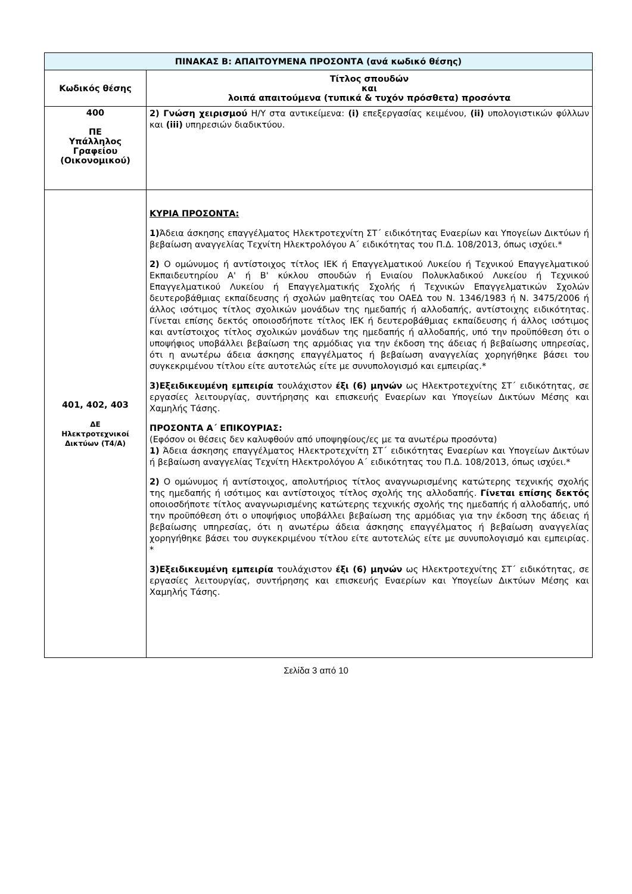| ΠΙΝΑΚΑΣ Β: ΑΠΑΙΤΟΥΜΕΝΑ ΠΡΟΣΟΝΤΑ (ανά κωδικό θέσης) | |
| --- | --- |
| Κωδικός θέσης | Τίτλος σπουδών και λοιπά απαιτούμενα (τυπικά & τυχόν πρόσθετα) προσόντα |
| 400 ΠΕ Υπάλληλος Γραφείου (Οικονομικού) | 2) Γνώση χειρισμού Η/Υ στα αντικείμενα: (i) επεξεργασίας κειμένου, (ii) υπολογιστικών φύλλων και (iii) υπηρεσιών διαδικτύου. |
| 401, 402, 403 ΔΕ Ηλεκτροτεχνικοί Δικτύων (Τ4/Α) | ΚΥΡΙΑ ΠΡΟΣΟΝΤΑ: 1) Άδεια άσκησης επαγγέλματος Ηλεκτροτεχνίτη ΣΤ΄ ειδικότητας Εναερίων και Υπογείων Δικτύων ή βεβαίωση αναγγελίας Τεχνίτη Ηλεκτρολόγου Α΄ ειδικότητας του Π.Δ. 108/2013, όπως ισχύει.* 2) Ο ομώνυμος ή αντίστοιχος τίτλος ΙΕΚ ή Επαγγελματικού Λυκείου ή Τεχνικού Επαγγελματικού Εκπαιδευτηρίου Α' ή Β' κύκλου σπουδών ή Ενιαίου Πολυκλαδικού Λυκείου ή Τεχνικού Επαγγελματικού Λυκείου ή Επαγγελματικής Σχολής ή Τεχνικών Επαγγελματικών Σχολών δευτεροβάθμιας εκπαίδευσης ή σχολών μαθητείας του ΟΑΕΔ του Ν. 1346/1983 ή Ν. 3475/2006 ή άλλος ισότιμος τίτλος σχολικών μονάδων της ημεδαπής ή αλλοδαπής, αντίστοιχης ειδικότητας. Γίνεται επίσης δεκτός οποιοσδήποτε τίτλος ΙΕΚ ή δευτεροβάθμιας εκπαίδευσης ή άλλος ισότιμος και αντίστοιχος τίτλος σχολικών μονάδων της ημεδαπής ή αλλοδαπής, υπό την προϋπόθεση ότι ο υποψήφιος υποβάλλει βεβαίωση της αρμόδιας για την έκδοση της άδειας ή βεβαίωσης υπηρεσίας, ότι η ανωτέρω άδεια άσκησης επαγγέλματος ή βεβαίωση αναγγελίας χορηγήθηκε βάσει του συγκεκριμένου τίτλου είτε αυτοτελώς είτε με συνυπολογισμό και εμπειρίας.* 3)Εξειδικευμένη εμπειρία τουλάχιστον έξι (6) μηνών ως Ηλεκτροτεχνίτης ΣΤ΄ ειδικότητας, σε εργασίες λειτουργίας, συντήρησης και επισκευής Εναερίων και Υπογείων Δικτύων Μέσης και Χαμηλής Τάσης. ΠΡΟΣΟΝΤΑ Α΄ ΕΠΙΚΟΥΡΙΑΣ: (Εφόσον οι θέσεις δεν καλυφθούν από υποψηφίους/ες με τα ανωτέρω προσόντα) 1) Άδεια άσκησης επαγγέλματος Ηλεκτροτεχνίτη ΣΤ΄ ειδικότητας Εναερίων και Υπογείων Δικτύων ή βεβαίωση αναγγελίας Τεχνίτη Ηλεκτρολόγου Α΄ ειδικότητας του Π.Δ. 108/2013, όπως ισχύει.* 2) Ο ομώνυμος ή αντίστοιχος, απολυτήριος τίτλος αναγνωρισμένης κατώτερης τεχνικής σχολής της ημεδαπής ή ισότιμος και αντίστοιχος τίτλος σχολής της αλλοδαπής. Γίνεται επίσης δεκτός οποιοσδήποτε τίτλος αναγνωρισμένης κατώτερης τεχνικής σχολής της ημεδαπής ή αλλοδαπής, υπό την προϋπόθεση ότι ο υποψήφιος υποβάλλει βεβαίωση της αρμόδιας για την έκδοση της άδειας ή βεβαίωσης υπηρεσίας, ότι η ανωτέρω άδεια άσκησης επαγγέλματος ή βεβαίωση αναγγελίας χορηγήθηκε βάσει του συγκεκριμένου τίτλου είτε αυτοτελώς είτε με συνυπολογισμό και εμπειρίας. * 3)Εξειδικευμένη εμπειρία τουλάχιστον έξι (6) μηνών ως Ηλεκτροτεχνίτης ΣΤ΄ ειδικότητας, σε εργασίες λειτουργίας, συντήρησης και επισκευής Εναερίων και Υπογείων Δικτύων Μέσης και Χαμηλής Τάσης. |
Σελίδα 3 από 10